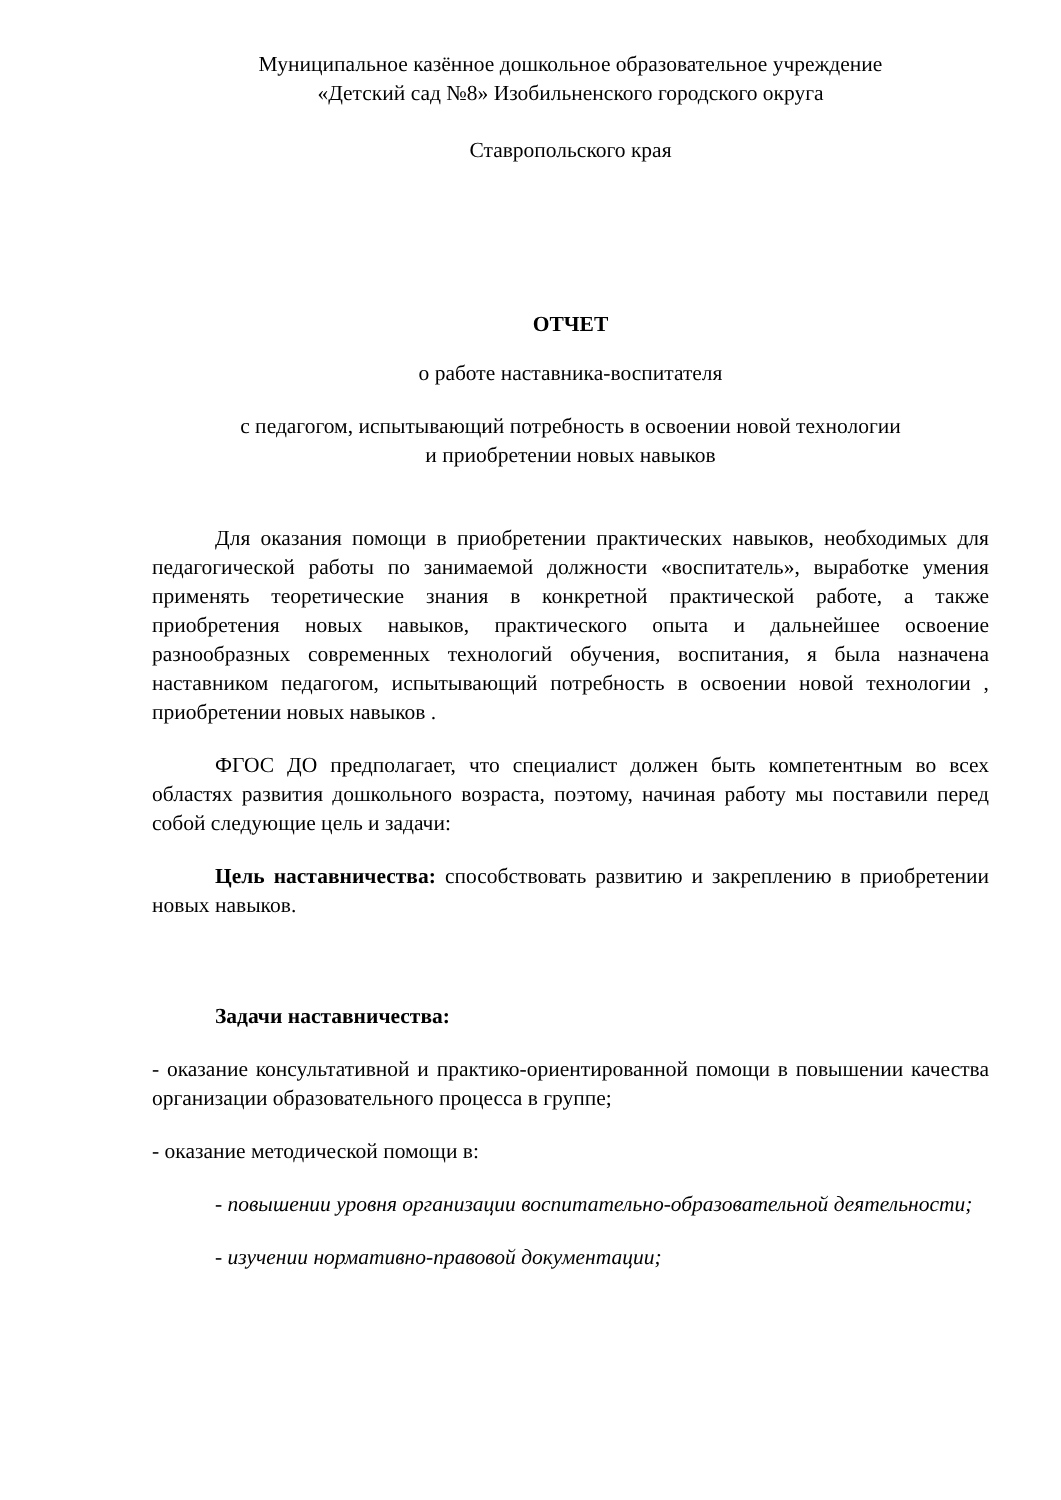Муниципальное казённое дошкольное образовательное учреждение
«Детский сад №8» Изобильненского городского округа
Ставропольского края
ОТЧЕТ
о работе наставника-воспитателя
с педагогом, испытывающий потребность в освоении новой технологии
и приобретении новых навыков
Для оказания помощи в приобретении практических навыков, необходимых для педагогической работы по занимаемой должности «воспитатель», выработке умения применять теоретические знания в конкретной практической работе, а также приобретения новых навыков, практического опыта и дальнейшее освоение разнообразных современных технологий обучения, воспитания, я была назначена наставником педагогом, испытывающий потребность в освоении новой технологии , приобретении новых навыков .
ФГОС ДО предполагает, что специалист должен быть компетентным во всех областях развития дошкольного возраста, поэтому, начиная работу мы поставили перед собой следующие цель и задачи:
Цель наставничества: способствовать развитию и закреплению в приобретении новых навыков.
Задачи наставничества:
- оказание консультативной и практико-ориентированной помощи в повышении качества организации образовательного процесса в группе;
- оказание методической помощи в:
- повышении уровня организации воспитательно-образовательной деятельности;
- изучении нормативно-правовой документации;